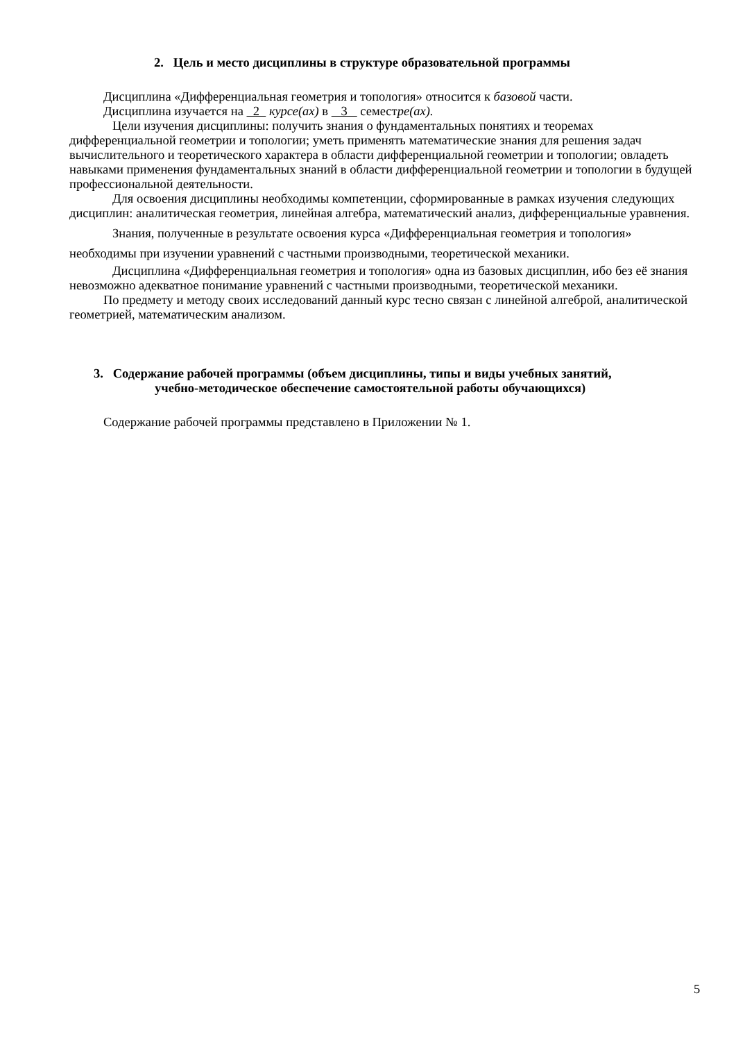2. Цель и место дисциплины в структуре образовательной программы
Дисциплина «Дифференциальная геометрия и топология» относится к базовой части.
Дисциплина изучается на 2 курсе(ах) в 3 семестре(ах).
Цели изучения дисциплины: получить знания о фундаментальных понятиях и теоремах дифференциальной геометрии и топологии; уметь применять математические знания для решения задач вычислительного и теоретического характера в области дифференциальной геометрии и топологии; овладеть навыками применения фундаментальных знаний в области дифференциальной геометрии и топологии в будущей профессиональной деятельности.
Для освоения дисциплины необходимы компетенции, сформированные в рамках изучения следующих дисциплин: аналитическая геометрия, линейная алгебра, математический анализ, дифференциальные уравнения.
Знания, полученные в результате освоения курса «Дифференциальная геометрия и топология» необходимы при изучении уравнений с частными производными, теоретической механики.
Дисциплина «Дифференциальная геометрия и топология» одна из базовых дисциплин, ибо без её знания невозможно адекватное понимание уравнений с частными производными, теоретической механики.
По предмету и методу своих исследований данный курс тесно связан с линейной алгеброй, аналитической геометрией, математическим анализом.
3. Содержание рабочей программы (объем дисциплины, типы и виды учебных занятий,
учебно-методическое обеспечение самостоятельной работы обучающихся)
Содержание рабочей программы представлено в Приложении № 1.
5